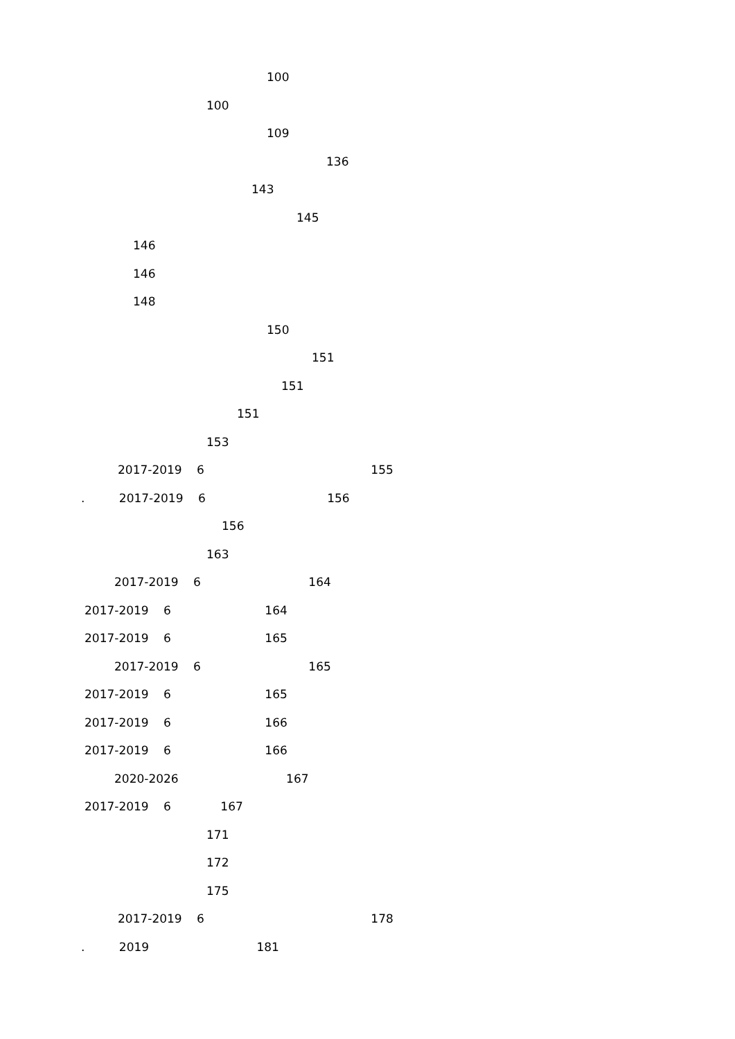100
100
109
136
143
145
146
146
148
150
151
151
151
153
2017-2019 6 155
. 2017-2019 6 156
156
163
2017-2019 6 164
2017-2019 6 164
2017-2019 6 165
2017-2019 6 165
2017-2019 6 165
2017-2019 6 166
2017-2019 6 166
2020-2026 167
2017-2019 6 167
171
172
175
2017-2019 6 178
. 2019 181